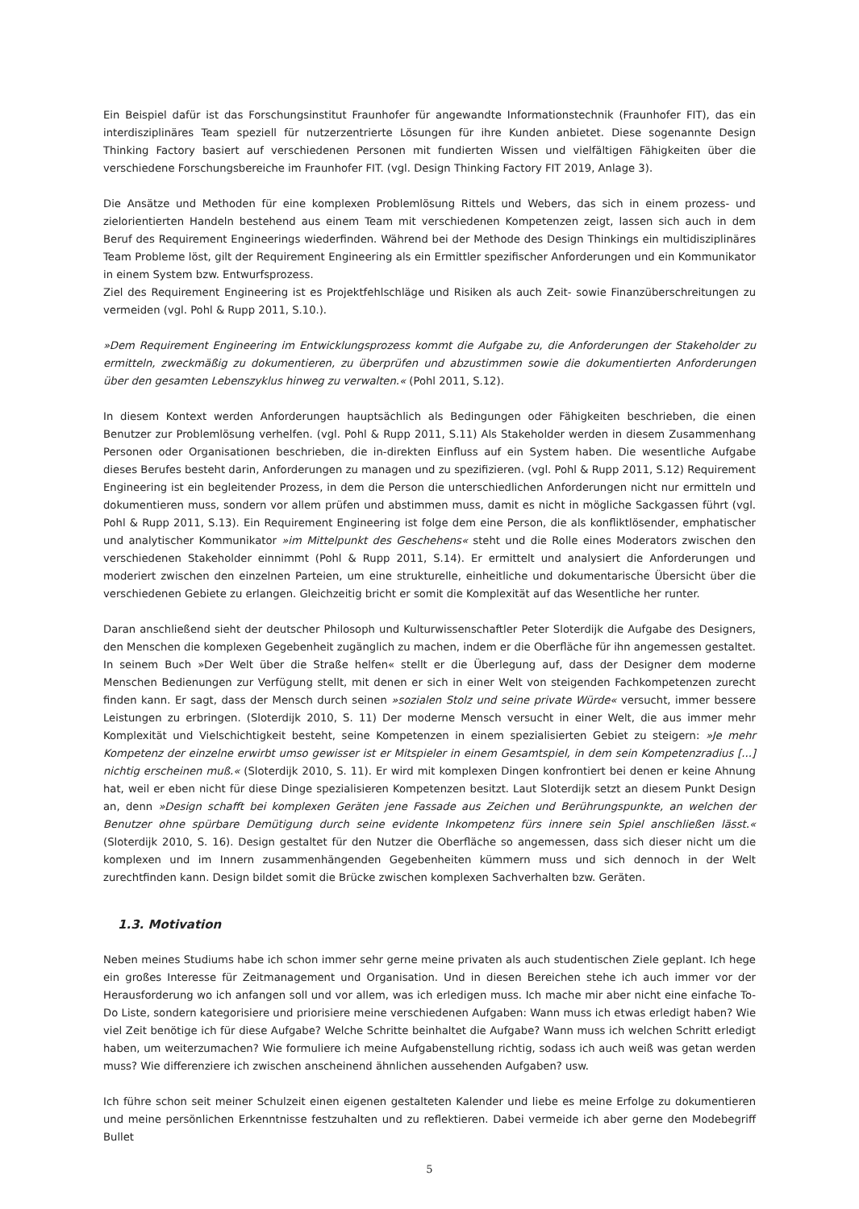Ein Beispiel dafür ist das Forschungsinstitut Fraunhofer für angewandte Informationstechnik (Fraunhofer FIT), das ein interdisziplinäres Team speziell für nutzerzentrierte Lösungen für ihre Kunden anbietet. Diese sogenannte Design Thinking Factory basiert auf verschiedenen Personen mit fundierten Wissen und vielfältigen Fähigkeiten über die verschiedene Forschungsbereiche im Fraunhofer FIT. (vgl. Design Thinking Factory FIT 2019, Anlage 3).
Die Ansätze und Methoden für eine komplexen Problemlösung Rittels und Webers, das sich in einem prozess- und zielorientierten Handeln bestehend aus einem Team mit verschiedenen Kompetenzen zeigt, lassen sich auch in dem Beruf des Requirement Engineerings wiederfinden. Während bei der Methode des Design Thinkings ein multidisziplinäres Team Probleme löst, gilt der Requirement Engineering als ein Ermittler spezifischer Anforderungen und ein Kommunikator in einem System bzw. Entwurfsprozess.
Ziel des Requirement Engineering ist es Projektfehlschläge und Risiken als auch Zeit- sowie Finanzüberschreitungen zu vermeiden (vgl. Pohl & Rupp 2011, S.10.).
»Dem Requirement Engineering im Entwicklungsprozess kommt die Aufgabe zu, die Anforderungen der Stakeholder zu ermitteln, zweckmäßig zu dokumentieren, zu überprüfen und abzustimmen sowie die dokumentierten Anforderungen über den gesamten Lebenszyklus hinweg zu verwalten.« (Pohl 2011, S.12).
In diesem Kontext werden Anforderungen hauptsächlich als Bedingungen oder Fähigkeiten beschrieben, die einen Benutzer zur Problemlösung verhelfen. (vgl. Pohl & Rupp 2011, S.11) Als Stakeholder werden in diesem Zusammenhang Personen oder Organisationen beschrieben, die in-direkten Einfluss auf ein System haben. Die wesentliche Aufgabe dieses Berufes besteht darin, Anforderungen zu managen und zu spezifizieren. (vgl. Pohl & Rupp 2011, S.12) Requirement Engineering ist ein begleitender Prozess, in dem die Person die unterschiedlichen Anforderungen nicht nur ermitteln und dokumentieren muss, sondern vor allem prüfen und abstimmen muss, damit es nicht in mögliche Sackgassen führt (vgl. Pohl & Rupp 2011, S.13). Ein Requirement Engineering ist folge dem eine Person, die als konfliktlösender, emphatischer und analytischer Kommunikator »im Mittelpunkt des Geschehens« steht und die Rolle eines Moderators zwischen den verschiedenen Stakeholder einnimmt (Pohl & Rupp 2011, S.14). Er ermittelt und analysiert die Anforderungen und moderiert zwischen den einzelnen Parteien, um eine strukturelle, einheitliche und dokumentarische Übersicht über die verschiedenen Gebiete zu erlangen. Gleichzeitig bricht er somit die Komplexität auf das Wesentliche her runter.
Daran anschließend sieht der deutscher Philosoph und Kulturwissenschaftler Peter Sloterdijk die Aufgabe des Designers, den Menschen die komplexen Gegebenheit zugänglich zu machen, indem er die Oberfläche für ihn angemessen gestaltet. In seinem Buch »Der Welt über die Straße helfen« stellt er die Überlegung auf, dass der Designer dem moderne Menschen Bedienungen zur Verfügung stellt, mit denen er sich in einer Welt von steigenden Fachkompetenzen zurecht finden kann. Er sagt, dass der Mensch durch seinen »sozialen Stolz und seine private Würde« versucht, immer bessere Leistungen zu erbringen. (Sloterdijk 2010, S. 11) Der moderne Mensch versucht in einer Welt, die aus immer mehr Komplexität und Vielschichtigkeit besteht, seine Kompetenzen in einem spezialisierten Gebiet zu steigern: »Je mehr Kompetenz der einzelne erwirbt umso gewisser ist er Mitspieler in einem Gesamtspiel, in dem sein Kompetenzradius [...] nichtig erscheinen muß.« (Sloterdijk 2010, S. 11). Er wird mit komplexen Dingen konfrontiert bei denen er keine Ahnung hat, weil er eben nicht für diese Dinge spezialisieren Kompetenzen besitzt. Laut Sloterdijk setzt an diesem Punkt Design an, denn »Design schafft bei komplexen Geräten jene Fassade aus Zeichen und Berührungspunkte, an welchen der Benutzer ohne spürbare Demütigung durch seine evidente Inkompetenz fürs innere sein Spiel anschließen lässt.« (Sloterdijk 2010, S. 16). Design gestaltet für den Nutzer die Oberfläche so angemessen, dass sich dieser nicht um die komplexen und im Innern zusammenhängenden Gegebenheiten kümmern muss und sich dennoch in der Welt zurechtfinden kann. Design bildet somit die Brücke zwischen komplexen Sachverhalten bzw. Geräten.
1.3. Motivation
Neben meines Studiums habe ich schon immer sehr gerne meine privaten als auch studentischen Ziele geplant. Ich hege ein großes Interesse für Zeitmanagement und Organisation. Und in diesen Bereichen stehe ich auch immer vor der Herausforderung wo ich anfangen soll und vor allem, was ich erledigen muss. Ich mache mir aber nicht eine einfache To-Do Liste, sondern kategorisiere und priorisiere meine verschiedenen Aufgaben: Wann muss ich etwas erledigt haben? Wie viel Zeit benötige ich für diese Aufgabe? Welche Schritte beinhaltet die Aufgabe? Wann muss ich welchen Schritt erledigt haben, um weiterzumachen? Wie formuliere ich meine Aufgabenstellung richtig, sodass ich auch weiß was getan werden muss? Wie differenziere ich zwischen anscheinend ähnlichen aussehenden Aufgaben? usw.
Ich führe schon seit meiner Schulzeit einen eigenen gestalteten Kalender und liebe es meine Erfolge zu dokumentieren und meine persönlichen Erkenntnisse festzuhalten und zu reflektieren. Dabei vermeide ich aber gerne den Modebegriff Bullet
5